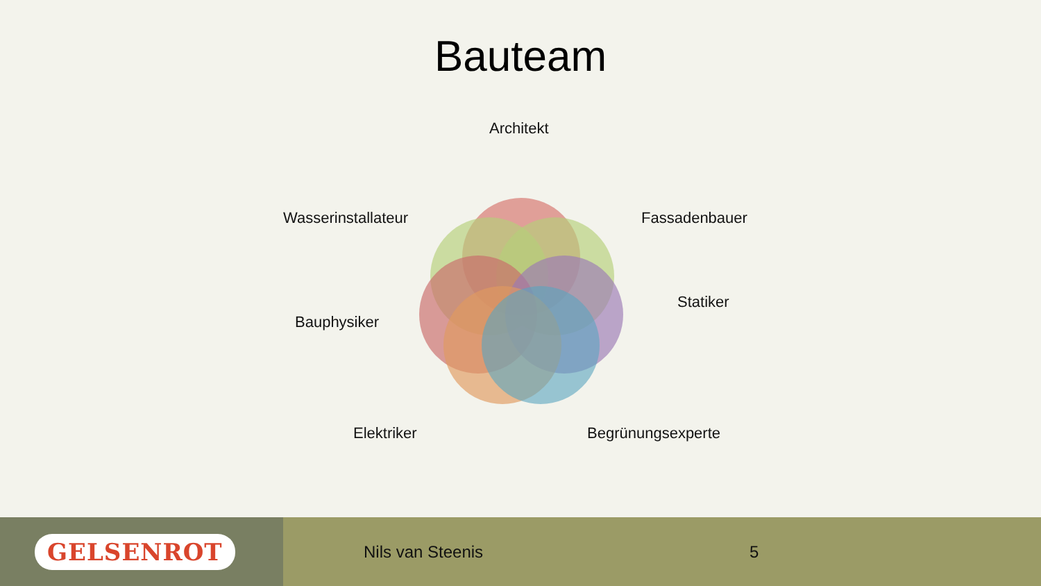Bauteam
Architekt
Wasserinstallateur Fassadenbauer
Statiker
Bauphysiker
Elektriker Begrünungsexperte
GELSENROT
Nils van Steenis 5